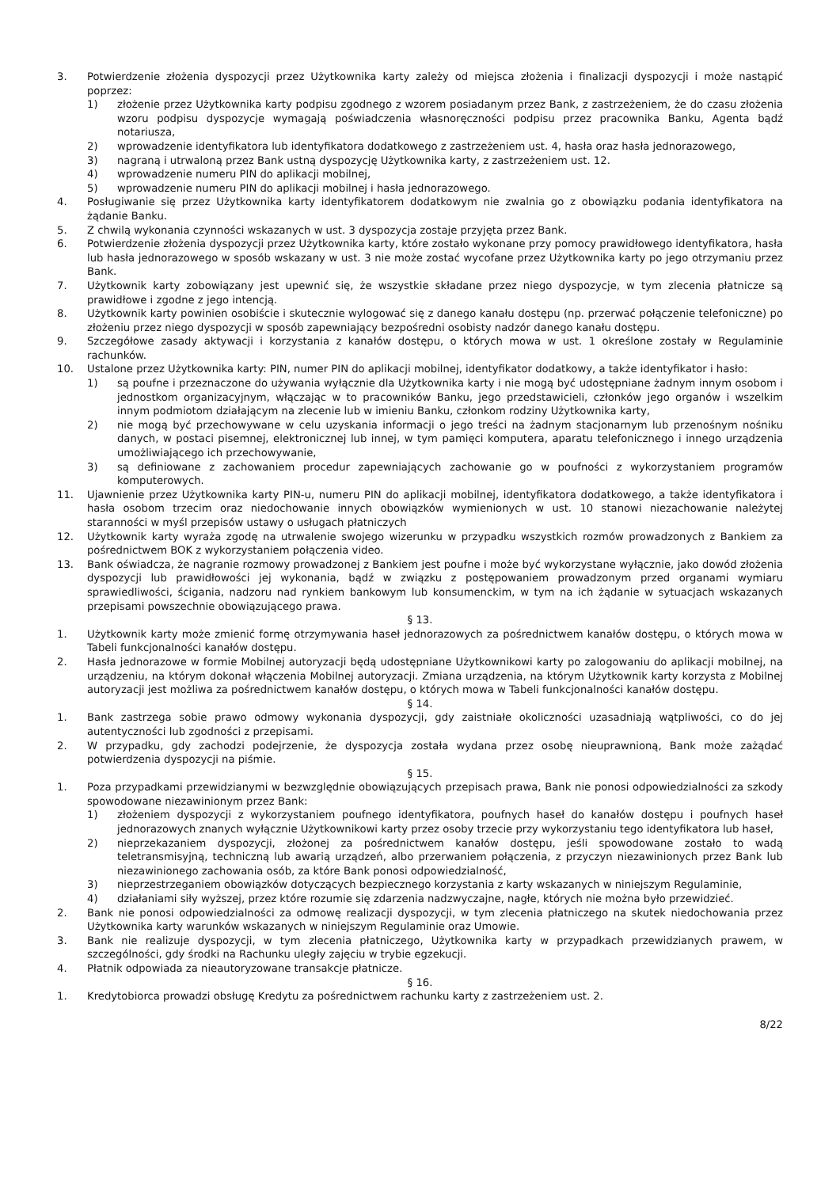3. Potwierdzenie złożenia dyspozycji przez Użytkownika karty zależy od miejsca złożenia i finalizacji dyspozycji i może nastąpić poprzez:
1) złożenie przez Użytkownika karty podpisu zgodnego z wzorem posiadanym przez Bank, z zastrzeżeniem, że do czasu złożenia wzoru podpisu dyspozycje wymagają poświadczenia własnoręczności podpisu przez pracownika Banku, Agenta bądź notariusza,
2) wprowadzenie identyfikatora lub identyfikatora dodatkowego z zastrzeżeniem ust. 4, hasła oraz hasła jednorazowego,
3) nagraną i utrwaloną przez Bank ustną dyspozycję Użytkownika karty, z zastrzeżeniem ust. 12.
4) wprowadzenie numeru PIN do aplikacji mobilnej,
5) wprowadzenie numeru PIN do aplikacji mobilnej i hasła jednorazowego.
4. Posługiwanie się przez Użytkownika karty identyfikatorem dodatkowym nie zwalnia go z obowiązku podania identyfikatora na żądanie Banku.
5. Z chwilą wykonania czynności wskazanych w ust. 3 dyspozycja zostaje przyjęta przez Bank.
6. Potwierdzenie złożenia dyspozycji przez Użytkownika karty, które zostało wykonane przy pomocy prawidłowego identyfikatora, hasła lub hasła jednorazowego w sposób wskazany w ust. 3 nie może zostać wycofane przez Użytkownika karty po jego otrzymaniu przez Bank.
7. Użytkownik karty zobowiązany jest upewnić się, że wszystkie składane przez niego dyspozycje, w tym zlecenia płatnicze są prawidłowe i zgodne z jego intencją.
8. Użytkownik karty powinien osobiście i skutecznie wylogować się z danego kanału dostępu (np. przerwać połączenie telefoniczne) po złożeniu przez niego dyspozycji w sposób zapewniający bezpośredni osobisty nadzór danego kanału dostępu.
9. Szczegółowe zasady aktywacji i korzystania z kanałów dostępu, o których mowa w ust. 1 określone zostały w Regulaminie rachunków.
10. Ustalone przez Użytkownika karty: PIN, numer PIN do aplikacji mobilnej, identyfikator dodatkowy, a także identyfikator i hasło:
1) są poufne i przeznaczone do używania wyłącznie dla Użytkownika karty i nie mogą być udostępniane żadnym innym osobom i jednostkom organizacyjnym, włączając w to pracowników Banku, jego przedstawicieli, członków jego organów i wszelkim innym podmiotom działającym na zlecenie lub w imieniu Banku, członkom rodziny Użytkownika karty,
2) nie mogą być przechowywane w celu uzyskania informacji o jego treści na żadnym stacjonarnym lub przenośnym nośniku danych, w postaci pisemnej, elektronicznej lub innej, w tym pamięci komputera, aparatu telefonicznego i innego urządzenia umożliwiającego ich przechowywanie,
3) są definiowane z zachowaniem procedur zapewniających zachowanie go w poufności z wykorzystaniem programów komputerowych.
11. Ujawnienie przez Użytkownika karty PIN-u, numeru PIN do aplikacji mobilnej, identyfikatora dodatkowego, a także identyfikatora i hasła osobom trzecim oraz niedochowanie innych obowiązków wymienionych w ust. 10 stanowi niezachowanie należytej staranności w myśl przepisów ustawy o usługach płatniczych
12. Użytkownik karty wyraża zgodę na utrwalenie swojego wizerunku w przypadku wszystkich rozmów prowadzonych z Bankiem za pośrednictwem BOK z wykorzystaniem połączenia video.
13. Bank oświadcza, że nagranie rozmowy prowadzonej z Bankiem jest poufne i może być wykorzystane wyłącznie, jako dowód złożenia dyspozycji lub prawidłowości jej wykonania, bądź w związku z postępowaniem prowadzonym przed organami wymiaru sprawiedliwości, ścigania, nadzoru nad rynkiem bankowym lub konsumenckim, w tym na ich żądanie w sytuacjach wskazanych przepisami powszechnie obowiązującego prawa.
§ 13.
1. Użytkownik karty może zmienić formę otrzymywania haseł jednorazowych za pośrednictwem kanałów dostępu, o których mowa w Tabeli funkcjonalności kanałów dostępu.
2. Hasła jednorazowe w formie Mobilnej autoryzacji będą udostępniane Użytkownikowi karty po zalogowaniu do aplikacji mobilnej, na urządzeniu, na którym dokonał włączenia Mobilnej autoryzacji. Zmiana urządzenia, na którym Użytkownik karty korzysta z Mobilnej autoryzacji jest możliwa za pośrednictwem kanałów dostępu, o których mowa w Tabeli funkcjonalności kanałów dostępu.
§ 14.
1. Bank zastrzega sobie prawo odmowy wykonania dyspozycji, gdy zaistniałe okoliczności uzasadniają wątpliwości, co do jej autentyczności lub zgodności z przepisami.
2. W przypadku, gdy zachodzi podejrzenie, że dyspozycja została wydana przez osobę nieuprawnioną, Bank może zażądać potwierdzenia dyspozycji na piśmie.
§ 15.
1. Poza przypadkami przewidzianymi w bezwzględnie obowiązujących przepisach prawa, Bank nie ponosi odpowiedzialności za szkody spowodowane niezawinionym przez Bank:
1) złożeniem dyspozycji z wykorzystaniem poufnego identyfikatora, poufnych haseł do kanałów dostępu i poufnych haseł jednorazowych znanych wyłącznie Użytkownikowi karty przez osoby trzecie przy wykorzystaniu tego identyfikatora lub haseł,
2) nieprzekazaniem dyspozycji, złożonej za pośrednictwem kanałów dostępu, jeśli spowodowane zostało to wadą teletransmisyjną, techniczną lub awarią urządzeń, albo przerwaniem połączenia, z przyczyn niezawinionych przez Bank lub niezawinionego zachowania osób, za które Bank ponosi odpowiedzialność,
3) nieprzestrzeganiem obowiązków dotyczących bezpiecznego korzystania z karty wskazanych w niniejszym Regulaminie,
4) działaniami siły wyższej, przez które rozumie się zdarzenia nadzwyczajne, nagłe, których nie można było przewidzieć.
2. Bank nie ponosi odpowiedzialności za odmowę realizacji dyspozycji, w tym zlecenia płatniczego na skutek niedochowania przez Użytkownika karty warunków wskazanych w niniejszym Regulaminie oraz Umowie.
3. Bank nie realizuje dyspozycji, w tym zlecenia płatniczego, Użytkownika karty w przypadkach przewidzianych prawem, w szczególności, gdy środki na Rachunku uległy zajęciu w trybie egzekucji.
4. Płatnik odpowiada za nieautoryzowane transakcje płatnicze.
§ 16.
1. Kredytobiorca prowadzi obsługę Kredytu za pośrednictwem rachunku karty z zastrzeżeniem ust. 2.
8/22